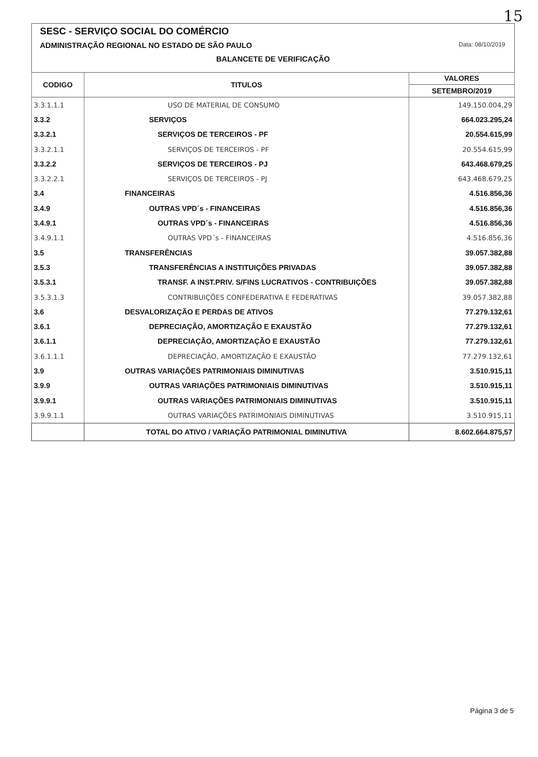15
SESC - SERVIÇO SOCIAL DO COMÉRCIO
ADMINISTRAÇÃO REGIONAL NO ESTADO DE SÃO PAULO Data: 08/10/2019
BALANCETE DE VERIFICAÇÃO
| CODIGO | TITULOS | VALORES |
| --- | --- | --- |
| | | SETEMBRO/2019 |
| 3.3.1.1.1 | USO DE MATERIAL DE CONSUMO | 149.150.004,29 |
| 3.3.2 | SERVIÇOS | 664.023.295,24 |
| 3.3.2.1 | SERVIÇOS DE TERCEIROS - PF | 20.554.615,99 |
| 3.3.2.1.1 | SERVIÇOS DE TERCEIROS - PF | 20.554.615,99 |
| 3.3.2.2 | SERVIÇOS DE TERCEIROS - PJ | 643.468.679,25 |
| 3.3.2.2.1 | SERVIÇOS DE TERCEIROS - PJ | 643.468.679,25 |
| 3.4 | FINANCEIRAS | 4.516.856,36 |
| 3.4.9 | OUTRAS VPD´s - FINANCEIRAS | 4.516.856,36 |
| 3.4.9.1 | OUTRAS VPD´s - FINANCEIRAS | 4.516.856,36 |
| 3.4.9.1.1 | OUTRAS VPD´s - FINANCEIRAS | 4.516.856,36 |
| 3.5 | TRANSFERÊNCIAS | 39.057.382,88 |
| 3.5.3 | TRANSFERÊNCIAS A INSTITUIÇÕES PRIVADAS | 39.057.382,88 |
| 3.5.3.1 | TRANSF. A INST.PRIV. S/FINS LUCRATIVOS - CONTRIBUIÇÕES | 39.057.382,88 |
| 3.5.3.1.3 | CONTRIBUIÇÕES CONFEDERATIVA E FEDERATIVAS | 39.057.382,88 |
| 3.6 | DESVALORIZAÇÃO E PERDAS DE ATIVOS | 77.279.132,61 |
| 3.6.1 | DEPRECIAÇÃO, AMORTIZAÇÃO E EXAUSTÃO | 77.279.132,61 |
| 3.6.1.1 | DEPRECIAÇÃO, AMORTIZAÇÃO E EXAUSTÃO | 77.279.132,61 |
| 3.6.1.1.1 | DEPRECIAÇÃO, AMORTIZAÇÃO E EXAUSTÃO | 77.279.132,61 |
| 3.9 | OUTRAS VARIAÇÕES PATRIMONIAIS DIMINUTIVAS | 3.510.915,11 |
| 3.9.9 | OUTRAS VARIAÇÕES PATRIMONIAIS DIMINUTIVAS | 3.510.915,11 |
| 3.9.9.1 | OUTRAS VARIAÇÕES PATRIMONIAIS DIMINUTIVAS | 3.510.915,11 |
| 3.9.9.1.1 | OUTRAS VARIAÇÕES PATRIMONIAIS DIMINUTIVAS | 3.510.915,11 |
| | TOTAL DO ATIVO / VARIAÇÃO PATRIMONIAL DIMINUTIVA | 8.602.664.875,57 |
Página 3 de 5